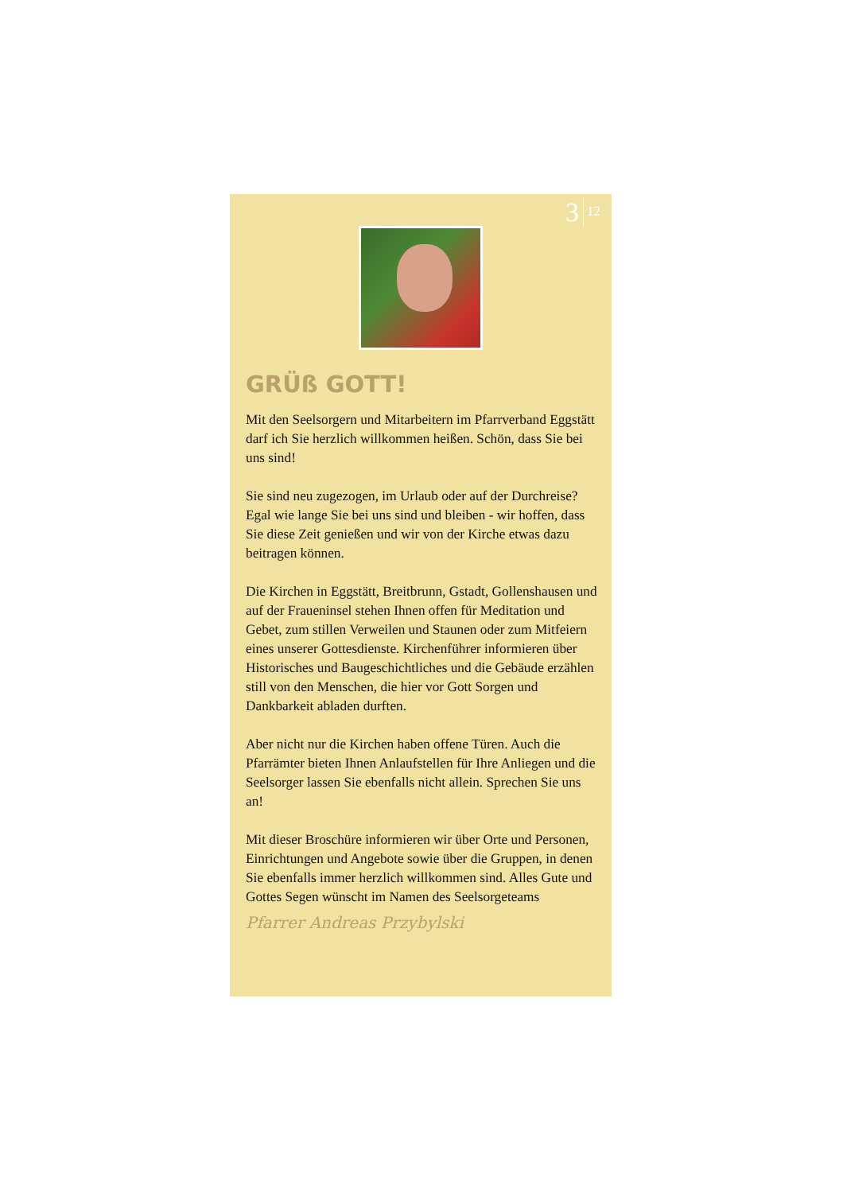3 12
GRÜß GOTT!
Mit den Seelsorgern und Mitarbeitern im Pfarrverband Eggstätt darf ich Sie herzlich willkommen heißen. Schön, dass Sie bei uns sind!
Sie sind neu zugezogen, im Urlaub oder auf der Durchreise? Egal wie lange Sie bei uns sind und bleiben - wir hoffen, dass Sie diese Zeit genießen und wir von der Kirche etwas dazu beitragen können.
Die Kirchen in Eggstätt, Breitbrunn, Gstadt, Gollenshausen und auf der Fraueninsel stehen Ihnen offen für Meditation und Gebet, zum stillen Verweilen und Staunen oder zum Mitfeiern eines unserer Gottesdienste. Kirchenführer informieren über Historisches und Baugeschichtliches und die Gebäude erzählen still von den Menschen, die hier vor Gott Sorgen und Dankbarkeit abladen durften.
Aber nicht nur die Kirchen haben offene Türen. Auch die Pfarrämter bieten Ihnen Anlaufstellen für Ihre Anliegen und die Seelsorger lassen Sie ebenfalls nicht allein. Sprechen Sie uns an!
Mit dieser Broschüre informieren wir über Orte und Personen, Einrichtungen und Angebote sowie über die Gruppen, in denen Sie ebenfalls immer herzlich willkommen sind. Alles Gute und Gottes Segen wünscht im Namen des Seelsorgeteams
Pfarrer Andreas Przybylski